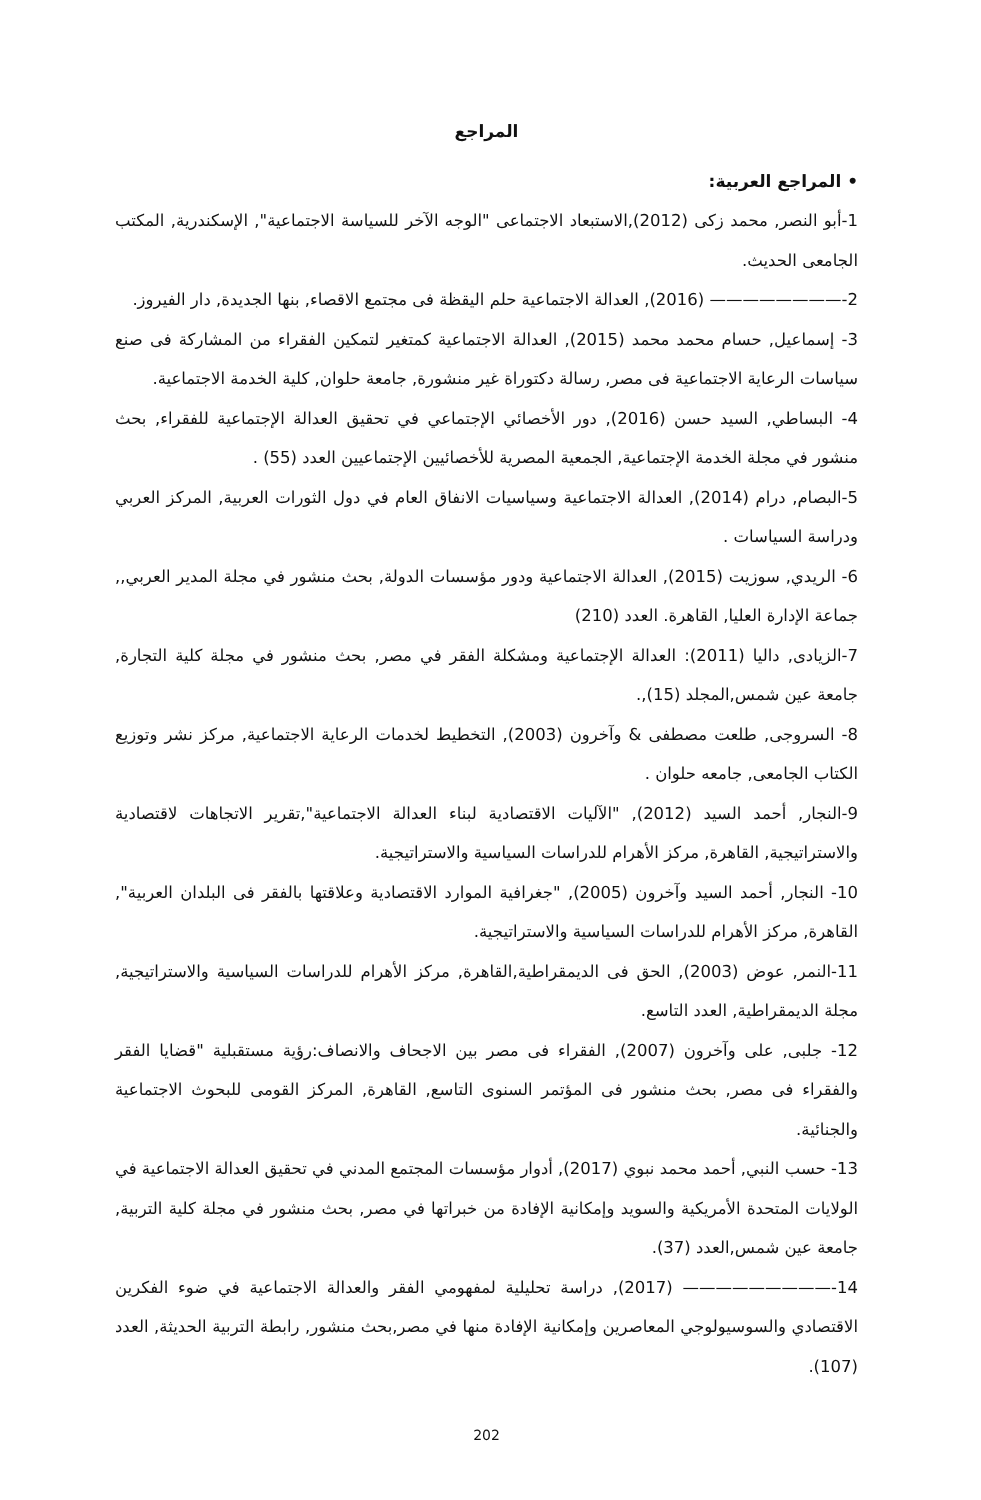المراجع
• المراجع العربية:
1-أبو النصر, محمد زكى (2012),الاستبعاد الاجتماعى "الوجه الآخر للسياسة الاجتماعية", الإسكندرية, المكتب الجامعى الحديث.
2-———————— (2016), العدالة الاجتماعية حلم اليقظة فى مجتمع الاقصاء, بنها الجديدة, دار الفيروز.
3- إسماعيل, حسام محمد محمد (2015), العدالة الاجتماعية كمتغير لتمكين الفقراء من المشاركة فى صنع سياسات الرعاية الاجتماعية فى مصر, رسالة دكتوراة غير منشورة, جامعة حلوان, كلية الخدمة الاجتماعية.
4- البساطي, السيد حسن (2016), دور الأخصائي الإجتماعي في تحقيق العدالة الإجتماعية للفقراء, بحث منشور في مجلة الخدمة الإجتماعية, الجمعية المصرية للأخصائيين الإجتماعيين العدد (55) .
5-البصام, درام (2014), العدالة الاجتماعية وسياسيات الانفاق العام في دول الثورات العربية, المركز العربي ودراسة السياسات .
6- الريدي, سوزيت (2015), العدالة الاجتماعية ودور مؤسسات الدولة, بحث منشور في مجلة المدير العربي,, جماعة الإدارة العليا, القاهرة. العدد (210)
7-الزيادى, داليا (2011): العدالة الإجتماعية ومشكلة الفقر في مصر, بحث منشور في مجلة كلية التجارة, جامعة عين شمس,المجلد (15),.
8- السروجى, طلعت مصطفى & وآخرون (2003), التخطيط لخدمات الرعاية الاجتماعية, مركز نشر وتوزيع الكتاب الجامعى, جامعه حلوان .
9-النجار, أحمد السيد (2012), "الآليات الاقتصادية لبناء العدالة الاجتماعية",تقرير الاتجاهات لاقتصادية والاستراتيجية, القاهرة, مركز الأهرام للدراسات السياسية والاستراتيجية.
10- النجار, أحمد السيد وآخرون (2005), "جغرافية الموارد الاقتصادية وعلاقتها بالفقر فى البلدان العربية", القاهرة, مركز الأهرام للدراسات السياسية والاستراتيجية.
11-النمر, عوض (2003), الحق فى الديمقراطية,القاهرة, مركز الأهرام للدراسات السياسية والاستراتيجية, مجلة الديمقراطية, العدد التاسع.
12- جلبى, على وآخرون (2007), الفقراء فى مصر بين الاجحاف والانصاف:رؤية مستقبلية "قضايا الفقر والفقراء فى مصر, بحث منشور فى المؤتمر السنوى التاسع, القاهرة, المركز القومى للبحوث الاجتماعية والجنائية.
13- حسب النبي, أحمد محمد نبوي (2017), أدوار مؤسسات المجتمع المدني في تحقيق العدالة الاجتماعية في الولايات المتحدة الأمريكية والسويد وإمكانية الإفادة من خبراتها في مصر, بحث منشور في مجلة كلية التربية, جامعة عين شمس,العدد (37).
14-————————— (2017), دراسة تحليلية لمفهومي الفقر والعدالة الاجتماعية في ضوء الفكرين الاقتصادي والسوسيولوجي المعاصرين وإمكانية الإفادة منها في مصر,بحث منشور, رابطة التربية الحديثة, العدد (107).
202